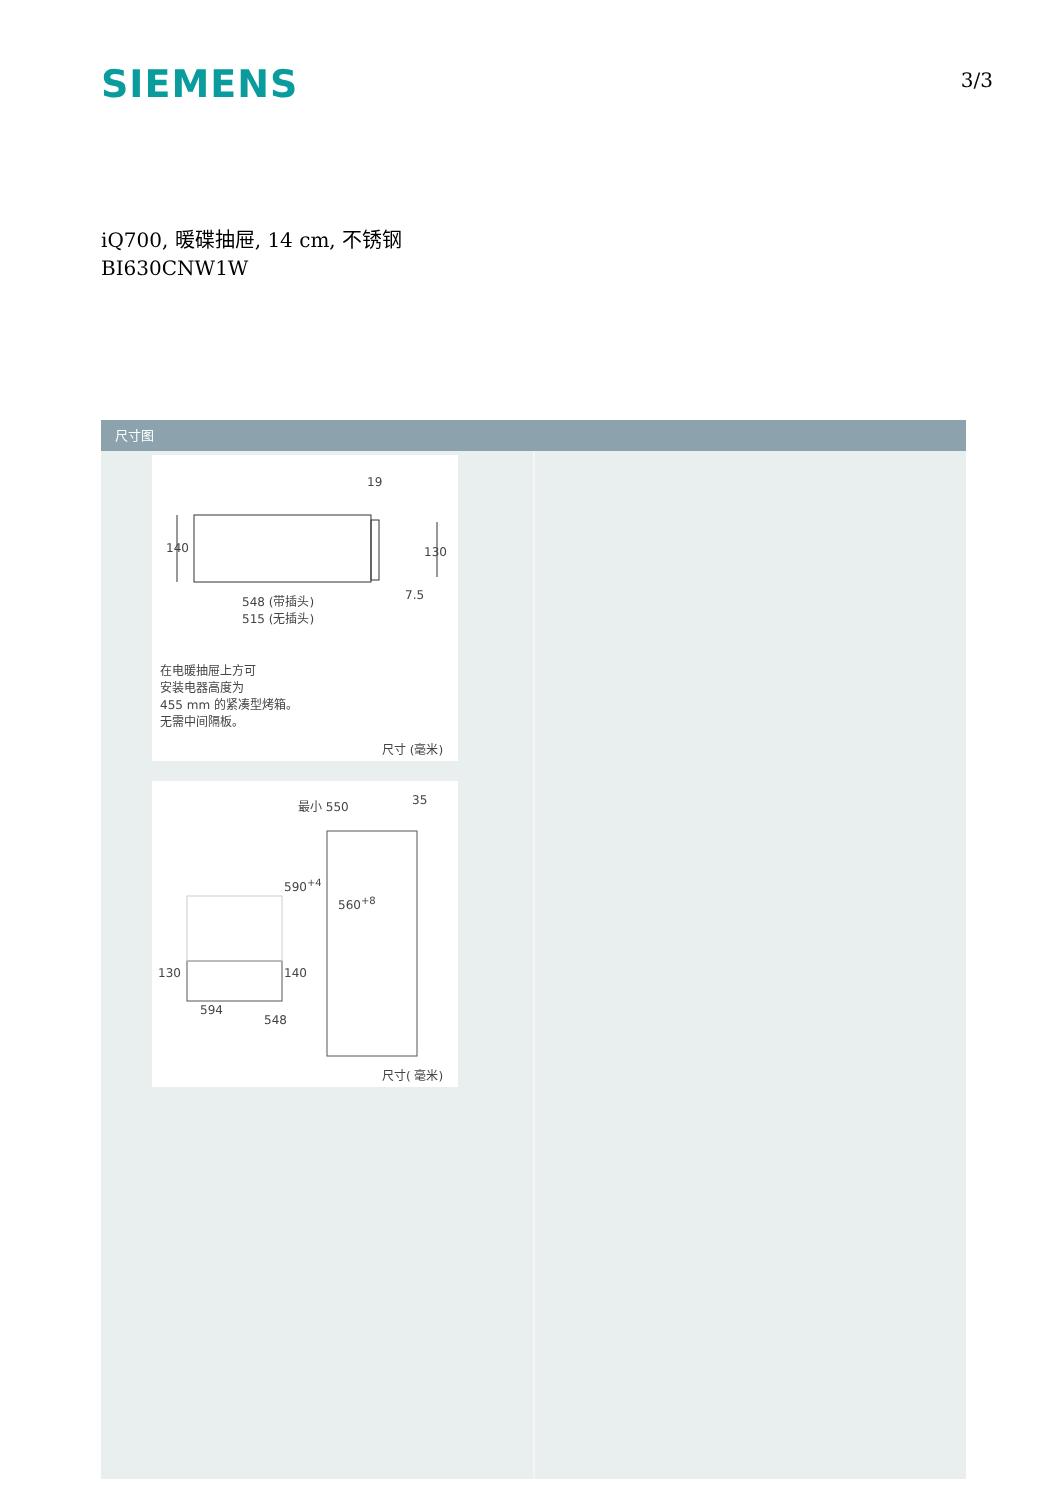SIEMENS
3/3
iQ700, 暖碟抽屉, 14 cm, 不锈钢
BI630CNW1W
尺寸图
19
140 130
7.5 548 (带插头)
515 (无插头)
在电暖抽屉上方可
安装电器高度为
455 mm 的紧凑型烤箱。
无需中间隔板。
尺寸 (毫米)
最小 550 35
590<sup>+4</sup>
560<sup>+8</sup>
130 140
594
548
尺寸( 毫米)